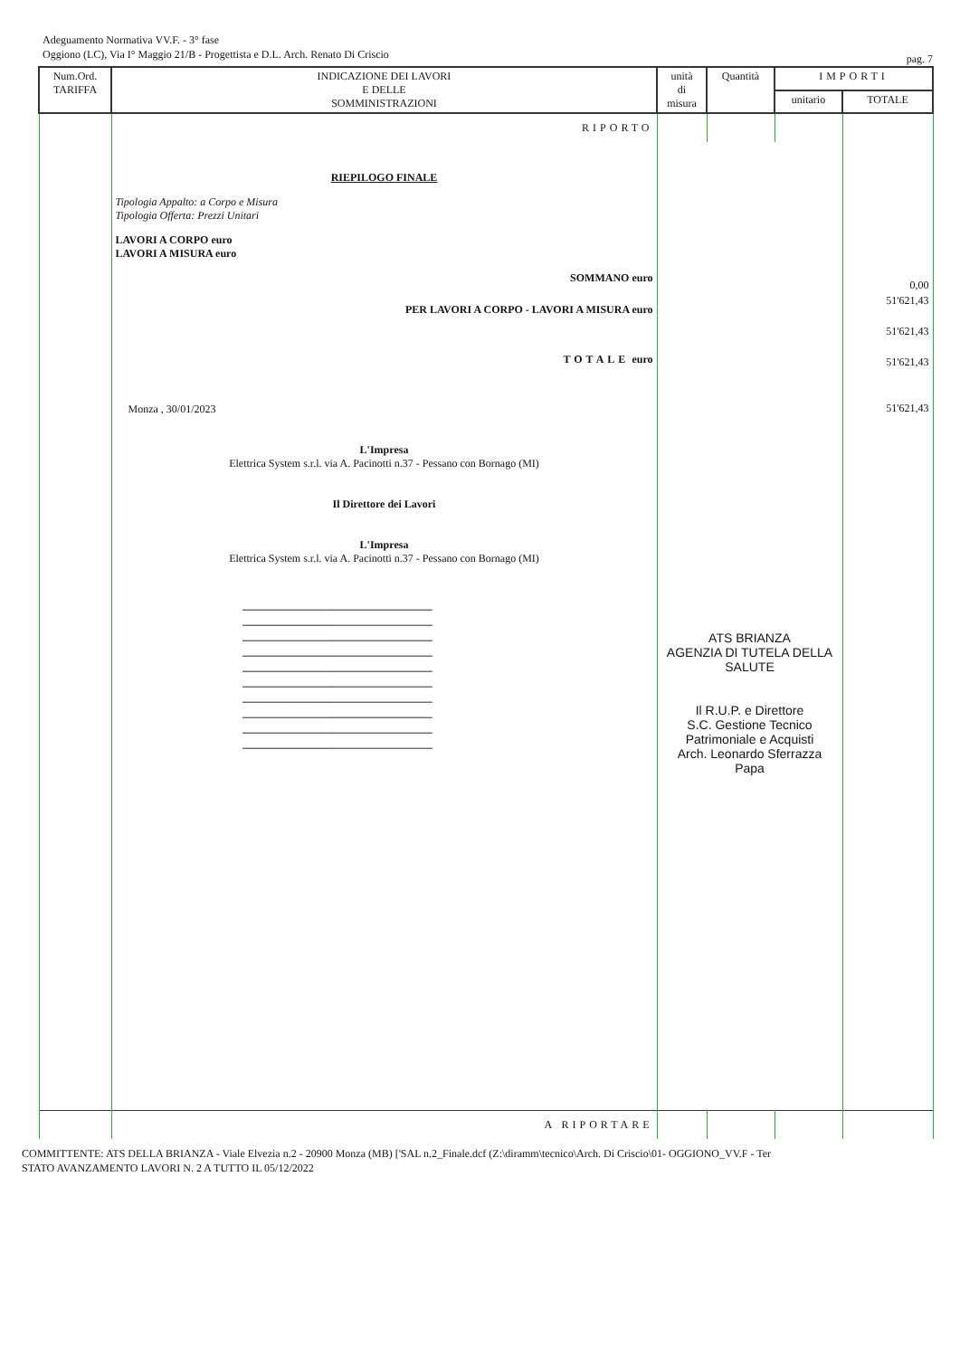Adeguamento Normativa VV.F. - 3° fase
Oggiono (LC), Via I° Maggio 21/B - Progettista e D.L. Arch. Renato Di Criscio
pag. 7
| Num.Ord. TARIFFA | INDICAZIONE DEI LAVORI E DELLE SOMMINISTRAZIONI | unità di misura | Quantità | IMPORTI | |
| --- | --- | --- | --- | --- | --- |
| | | | | unitario | TOTALE |
| | RIPORTO | | | | |
| | RIEPILOGO FINALE Tipologia Appalto: a Corpo e Misura Tipologia Offerta: Prezzi Unitari LAVORI A CORPO euro LAVORI A MISURA euro SOMMANO euro PER LAVORI A CORPO - LAVORI A MISURA euro TOTALE euro Monza , 30/01/2023 L'Impresa Elettrica System s.r.l. via A. Pacinotti n.37 - Pessano con Bornago (MI) Il Direttore dei Lavori L'Impresa Elettrica System s.r.l. via A. Pacinotti n.37 - Pessano con Bornago (MI) ---------------------------------------------------------------------- ---------------------------------------------------------------------- ---------------------------------------------------------------------- ---------------------------------------------------------------------- ---------------------------------------------------------------------- ---------------------------------------------------------------------- ---------------------------------------------------------------------- ---------------------------------------------------------------------- ---------------------------------------------------------------------- ---------------------------------------------------------------------- | ATS BRIANZA AGENZIA DI TUTELA DELLA SALUTE Il R.U.P. e Direttore S.C. Gestione Tecnico Patrimoniale e Acquisti Arch. Leonardo Sferrazza Papa | | | 0,00 51'621,43 51'621,43 51'621,43 51'621,43 |
| | A RIPORTARE | | | | |
COMMITTENTE: ATS DELLA BRIANZA - Viale Elvezia n.2 - 20900 Monza (MB) ['SAL n.2_Finale.dcf (Z:\diramm\tecnico\Arch. Di Criscio\01- OGGIONO_VV.F - Ter
STATO AVANZAMENTO LAVORI N. 2 A TUTTO IL 05/12/2022